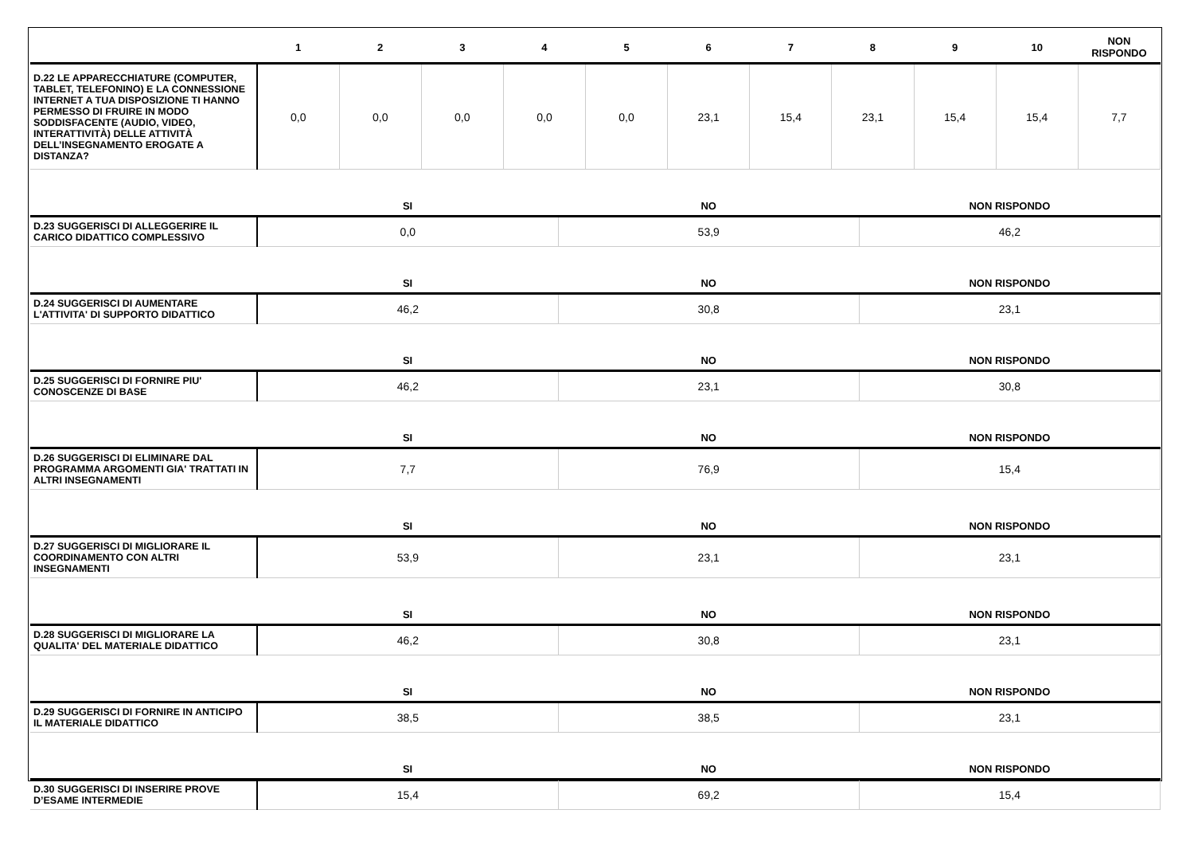| | 1 | 2 | 3 | 4 | 5 | 6 | 7 | 8 | 9 | 10 | NON RISPONDO |
| --- | --- | --- | --- | --- | --- | --- | --- | --- | --- | --- | --- |
| D.22 LE APPARECCHIATURE (COMPUTER, TABLET, TELEFONINO) E LA CONNESSIONE INTERNET A TUA DISPOSIZIONE TI HANNO PERMESSO DI FRUIRE IN MODO SODDISFACENTE (AUDIO, VIDEO, INTERATTIVITÀ) DELLE ATTIVITÀ DELL’INSEGNAMENTO EROGATE A DISTANZA? | 0,0 | 0,0 | 0,0 | 0,0 | 0,0 | 23,1 | 15,4 | 23,1 | 15,4 | 15,4 | 7,7 |
| | SI | NO | NON RISPONDO |
| --- | --- | --- | --- |
| D.23 SUGGERISCI DI ALLEGGERIRE IL CARICO DIDATTICO COMPLESSIVO | 0,0 | 53,9 | 46,2 |
| | SI | NO | NON RISPONDO |
| D.24 SUGGERISCI DI AUMENTARE L'ATTIVITA' DI SUPPORTO DIDATTICO | 46,2 | 30,8 | 23,1 |
| | SI | NO | NON RISPONDO |
| D.25 SUGGERISCI DI FORNIRE PIU' CONOSCENZE DI BASE | 46,2 | 23,1 | 30,8 |
| | SI | NO | NON RISPONDO |
| D.26 SUGGERISCI DI ELIMINARE DAL PROGRAMMA ARGOMENTI GIA' TRATTATI IN ALTRI INSEGNAMENTI | 7,7 | 76,9 | 15,4 |
| | SI | NO | NON RISPONDO |
| D.27 SUGGERISCI DI MIGLIORARE IL COORDINAMENTO CON ALTRI INSEGNAMENTI | 53,9 | 23,1 | 23,1 |
| | SI | NO | NON RISPONDO |
| D.28 SUGGERISCI DI MIGLIORARE LA QUALITA' DEL MATERIALE DIDATTICO | 46,2 | 30,8 | 23,1 |
| | SI | NO | NON RISPONDO |
| D.29 SUGGERISCI DI FORNIRE IN ANTICIPO IL MATERIALE DIDATTICO | 38,5 | 38,5 | 23,1 |
| | SI | NO | NON RISPONDO |
| D.30 SUGGERISCI DI INSERIRE PROVE D’ESAME INTERMEDIE | 15,4 | 69,2 | 15,4 |